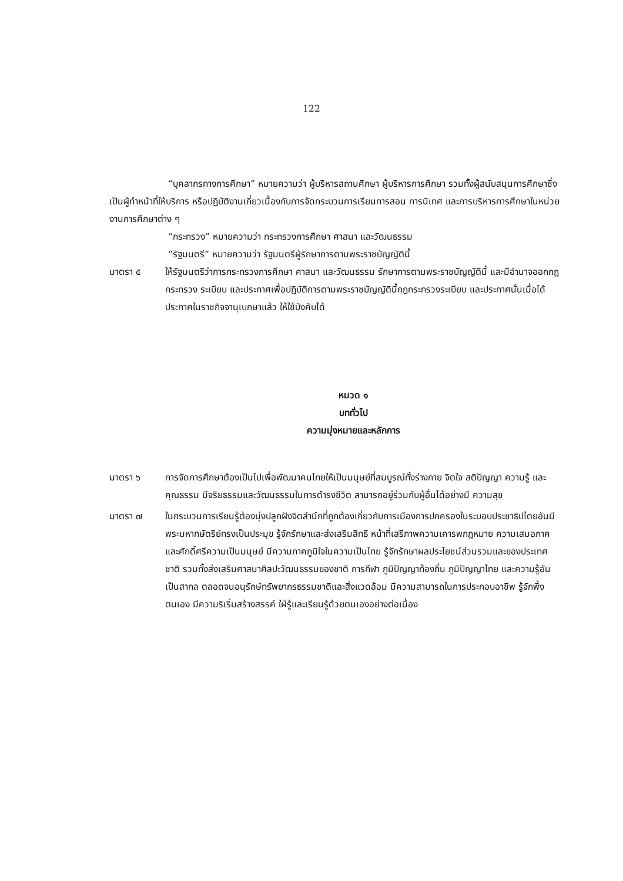122
“บุคลากรทางการศึกษา” หมายความว่า ผู้บริหารสถานศึกษา ผู้บริหารการศึกษา รวมทั้งผู้สนับสนุนการศึกษาซึ่งเป็นผู้ทำหน้าที่ให้บริการ หรือปฏิบัติงานเกี่ยวเนื่องกับการจัดกระบวนการเรียนการสอน การนิเทศ และการบริหารการศึกษาในหน่วยงานการศึกษาต่าง ๆ
“กระทรวง” หมายความว่า กระทรวงการศึกษา ศาสนา และวัฒนธรรม
“รัฐมนตรี” หมายความว่า รัฐมนตรีผู้รักษาการตามพระราชบัญญัตินี้
มาตรา ๕ ให้รัฐมนตรีว่าการกระทรวงการศึกษา ศาสนา และวัฒนธรรม รักษาการตามพระราชบัญญัตินี้ และมีอำนาจออกกฎกระทรวง ระเบียบ และประกาศเพื่อปฏิบัติการตามพระราชบัญญัตินี้กฎกระทรวงระเบียบ และประกาศนั้นเมื่อได้ประกาศในราชกิจจานุเบกษาแล้ว ให้ใช้บังคับได้
หมวด ๑
บททั่วไป
ความมุ่งหมายและหลักการ
มาตรา ๖ การจัดการศึกษาต้องเป็นไปเพื่อพัฒนาคนไทยให้เป็นมนุษย์ที่สมบูรณ์ทั้งร่างกาย จิตใจ สติปัญญา ความรู้ และคุณธรรม มีจริยธรรมและวัฒนธรรมในการดำรงชีวิต สามารถอยู่ร่วมกับผู้อื่นได้อย่างมี ความสุข
มาตรา ๗ ในกระบวนการเรียนรู้ต้องมุ่งปลูกฝังจิตสำนึกที่ถูกต้องเกี่ยวกับการเมืองการปกครองในระบอบประชาธิปไตยอันมีพระมหากษัตริย์ทรงเป็นประมุข รู้จักรักษาและส่งเสริมสิทธิ หน้าที่เสรีภาพความเคารพกฎหมาย ความเสมอภาค และศักดิ์ศรีความเป็นมนุษย์ มีความภาคภูมิใจในความเป็นไทย รู้จักรักษาผลประโยชน์ส่วนรวมและของประเทศชาติ รวมทั้งส่งเสริมศาสนาศิลปะวัฒนธรรมของชาติ การกีฬา ภูมิปัญญาท้องถิ่น ภูมิปัญญาไทย และความรู้อันเป็นสากล ตลอดจนอนุรักษ์ทรัพยากรธรรมชาติและสิ่งแวดล้อม มีความสามารถในการประกอบอาชีพ รู้จักพึ่งตนเอง มีความริเริ่มสร้างสรรค์ ใฝ่รู้และเรียนรู้ด้วยตนเองอย่างต่อเนื่อง